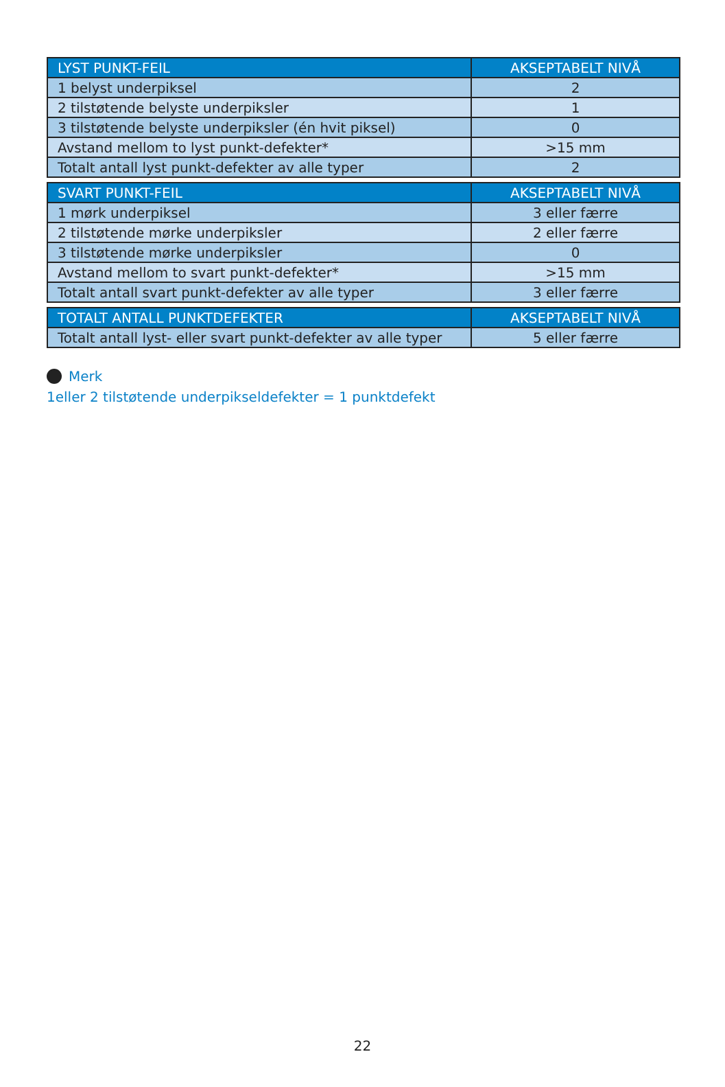| LYST PUNKT-FEIL | AKSEPTABELT NIVÅ |
| --- | --- |
| 1 belyst underpiksel | 2 |
| 2 tilstøtende belyste underpiksler | 1 |
| 3 tilstøtende belyste underpiksler (én hvit piksel) | 0 |
| Avstand mellom to lyst punkt-defekter* | >15 mm |
| Totalt antall lyst punkt-defekter av alle typer | 2 |
| SVART PUNKT-FEIL | AKSEPTABELT NIVÅ |
| --- | --- |
| 1 mørk underpiksel | 3 eller færre |
| 2 tilstøtende mørke underpiksler | 2 eller færre |
| 3 tilstøtende mørke underpiksler | 0 |
| Avstand mellom to svart punkt-defekter* | >15 mm |
| Totalt antall svart punkt-defekter av alle typer | 3 eller færre |
| TOTALT ANTALL PUNKTDEFEKTER | AKSEPTABELT NIVÅ |
| --- | --- |
| Totalt antall lyst- eller svart punkt-defekter av alle typer | 5 eller færre |
Merk
1eller 2 tilstøtende underpikseldefekter = 1 punktdefekt
22